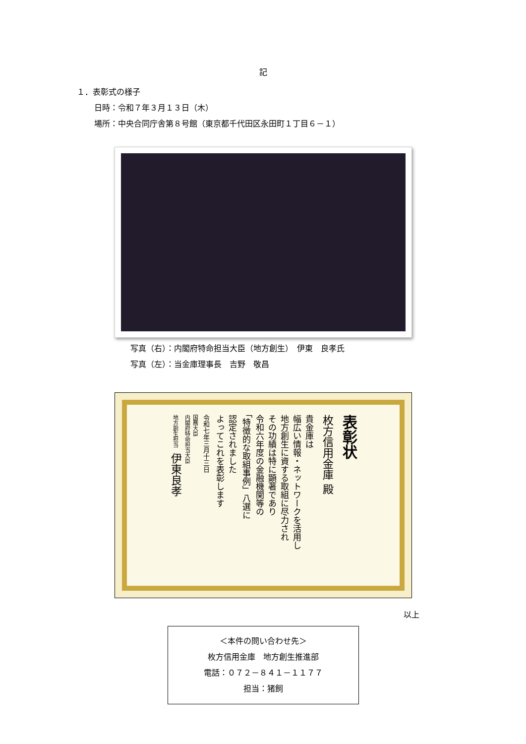記
１．表彰式の様子
日時：令和７年３月１３日（木）
場所：中央合同庁舎第８号館（東京都千代田区永田町１丁目６－１）
写真（右）：内閣府特命担当大臣（地方創生）　伊東　良孝氏
写真（左）：当金庫理事長　吉野　敬昌
表彰状
枚方信用金庫 殿
貴金庫は
幅広い情報・ネットワークを活用し
地方創生に資する取組に尽力され
その功績は特に顕著であり
令和六年度の金融機関等の
「特徴的な取組事例」八選に
認定されました
よってこれを表彰します
令和七年三月十三日
国務大臣
内閣府特命担当大臣
地方創生担当　伊東良孝
以上
＜本件の問い合わせ先＞
枚方信用金庫　地方創生推進部
電話：０７２－８４１－１１７７
担当：猪飼